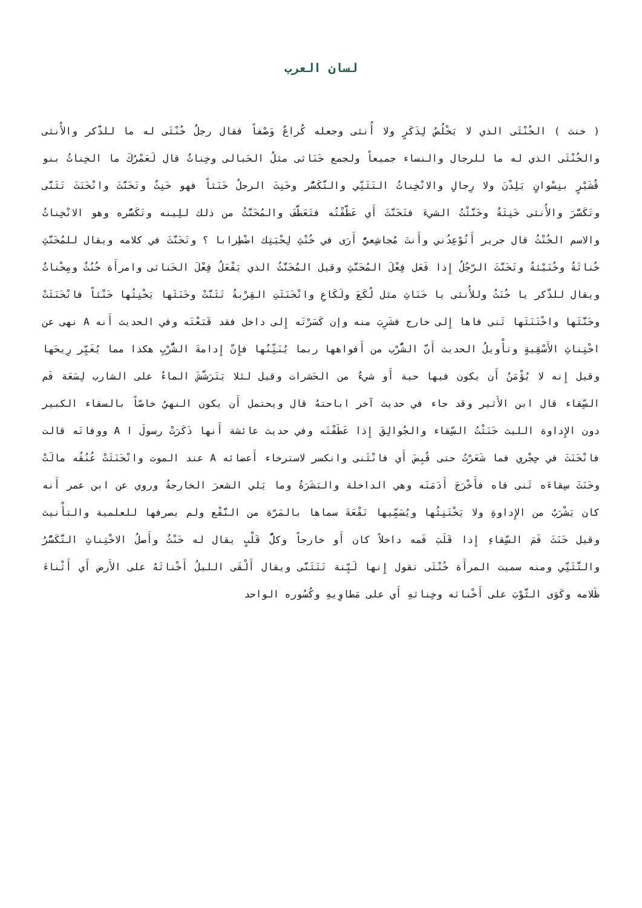لسان العرب
( خنث ) الخُنْثَى الذي لا يَخْلُصُ لِذَكَرٍ ولا أُنثى وجعله كُراعٌ وَصْفاً فقال رجلٌ خُنْثَى له ما للذَّكر والأُنثى والخُنْثَى الذي له ما للرجال والنساء جميعاً ولجمع خَنَاثى مثلُ الحَبالى وخِناثٌ قال لَعَمْرُكَ ما الخِناثُ بنو قُشَيْرٍ بنِسْوانٍ يَلِدْنَ ولا رِجالِ والانْخِناثُ التَثَنِّي والتَّكَسُّر وخَنِثَ الرجلُ خَنَثاً فهو خَنِثٌ وتَخَنَّثَ وانْخَنَثَ تَثَنَّى وتَكَسَّرَ والأُنثى خَنِثَةٌ وخَنَّثْتُ الشيءَ فتَخَنَّثَ أَي عَطَّفْتُه فتَعَطَّفَ والمُخَنَّثُ من ذلك للِينه وتَكَسُّره وهو الانْخِناثُ والاسم الخُنْثُ قال جرير أَتُوْعِدُني وأَنتَ مُجاشِعيٌّ أَرَى في خُنْثِ لِحْيَتِك اضْطِرابا ؟ وتَخَنَّثَ في كلامه ويقال للمُخَنَّثِ خُناثَةُ وخُنَيْثةُ وتَخَنَّثَ الرّجُلُ إِذا فَعَل فِعْلَ المُخَنَّثِ وقيل المُخَنَّثُ الذي يَفْعَلُ فِعْلَ الخَناثى وامرأَة خُنُثٌ ومِخْناثٌ ويقال للذَّكر يا خُنَثُ وللأُنثى يا خَنَاثِ مثل لُكَعَ ولَكَاعِ وانْخَنَثَتِ القِرْبةُ تَثَنَّتْ وخَنَثَها يَخْنِثُها خَنْثاً فانْخَنَثَتْ وخَنَّثَها واخْتَنَثَها ثَنى فاها إِلى خارج فشَرِبَ منه وإن كَسَرْتَه إِلى داخل فقد قَبَعْتَه وفي الحديث أَنه A نهى عن اخْتِناثِ الأَسْقِيةٍ وتأْويلُ الحديث أَنَّ الشُّرْب من أَفواهها ربما يُنَتِّنُها فإِنّ إِدامةَ الشُّرْبِ هكذا مما يُغَيِّر رِيحَها وقيل إِنه لا يُؤْمَنُ أَن يكون فيها حية أَو شيءٌ من الحَشرات وقيل لئلا يَتَرَشَّشَ الماءُ على الشارب لِسَعَة فَم السِّقاء قال ابن الأَثير وقد جاء في حديث آخر اباحتهُ قال ويحتمل أَن يكون النهيُ خاصّاً بالسقاء الكبير دون الإِداوة الليث خَنَثْتُ السِّقاء والجُوالِقَ إِذا عَطَفْتَه وفي حديث عائشة أَنها ذَكَرَتْ رسولَ ا A ووفاتَه قالت فانْخَنَثَ في حِجْري فما شَعَرْتُ حتى قُبِضَ أَي فانْثَنى وانكسر لاسترخاء أَعضائه A عند الموت وانْخَنَثَتْ عُنُقُه مالَتْ وخَنَثَ سِقاءَه ثَنى فاه فأَخْرَجَ أَدَمَتَه وهي الداخلة والبَشَرَةُ وما يَلي الشعرَ الخارجةُ وروي عن ابن عمر أَنه كان يَشْرَبُ من الإِداوةِ ولا يَخْتَنِثُها ويُسَمِّيها نَفْعَةَ سماها بالمَرّة من النَّفْع ولم يصرفها للعلمية والتأْنيث وقيل خَنَثَ فَمَ السِّقاءِ إِذا قَلَبَ فَمه داخلاً كان أَو خارجاً وكلُّ قَلْبٍ يقال له خَنْثٌ وأَصلُ الاخْتِناثِ التَّكَسُّرُ والتَّثَنِّي ومنه سميت المرأَة خُنْثَى تقول إِنها لَيِّنة تَتَثَنَّى ويقال أَلْقَى الليلُ أَخْناثَهُ على الأَرض أَي أَثْناءَ ظَلامه وكَوَى الثَّوْبَ على أَخْناثه وخِناثهِ أَي على مَطاوِيهِ وكُسُوره الواحد